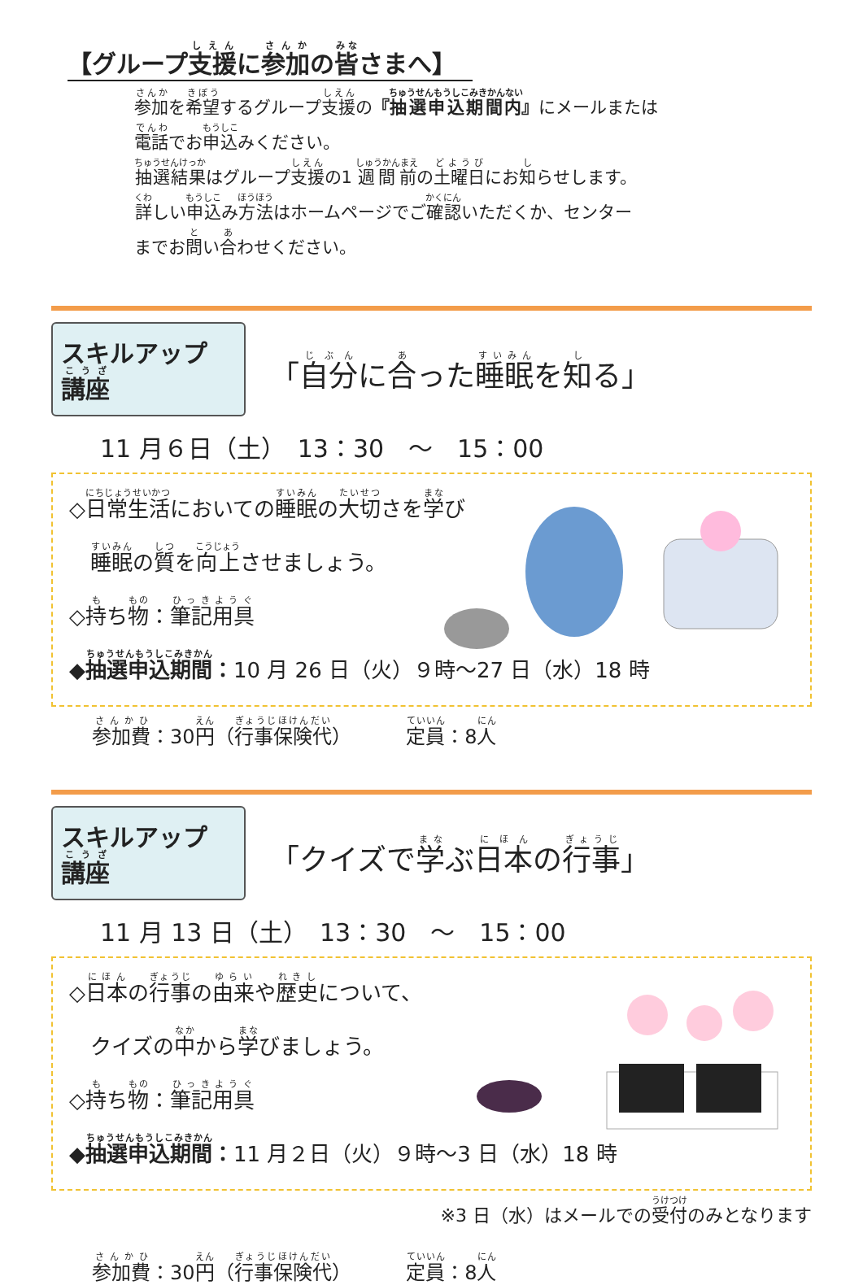【グループ支援に参加の皆さまへ】
参加を希望するグループ支援の『抽選申込期間内』にメールまたは
電話でお申込みください。
抽選結果はグループ支援の1 週間前の土曜日にお知らせします。
詳しい申込み方法はホームページでご確認いただくか、センター
までお問い合わせください。
スキルアップ講座
「自分に合った睡眠を知る」
11 月６日（土）　13：30　～　15：00
◇日常生活においての睡眠の大切さを学び
　睡眠の質を向上させましょう。
◇持ち物：筆記用具
◆抽選申込期間：10 月 26 日（火）９時～27 日（水）18 時
参加費：30円（行事保険代） 定員：8人
スキルアップ講座
「クイズで学ぶ日本の行事」
11 月 13 日（土）　13：30　～　15：00
◇日本の行事の由来や歴史について、
　クイズの中から学びましょう。
◇持ち物：筆記用具
◆抽選申込期間：11 月２日（火）９時～3 日（水）18 時
※3 日（水）はメールでの受付のみとなります
参加費：30円（行事保険代） 定員：8人